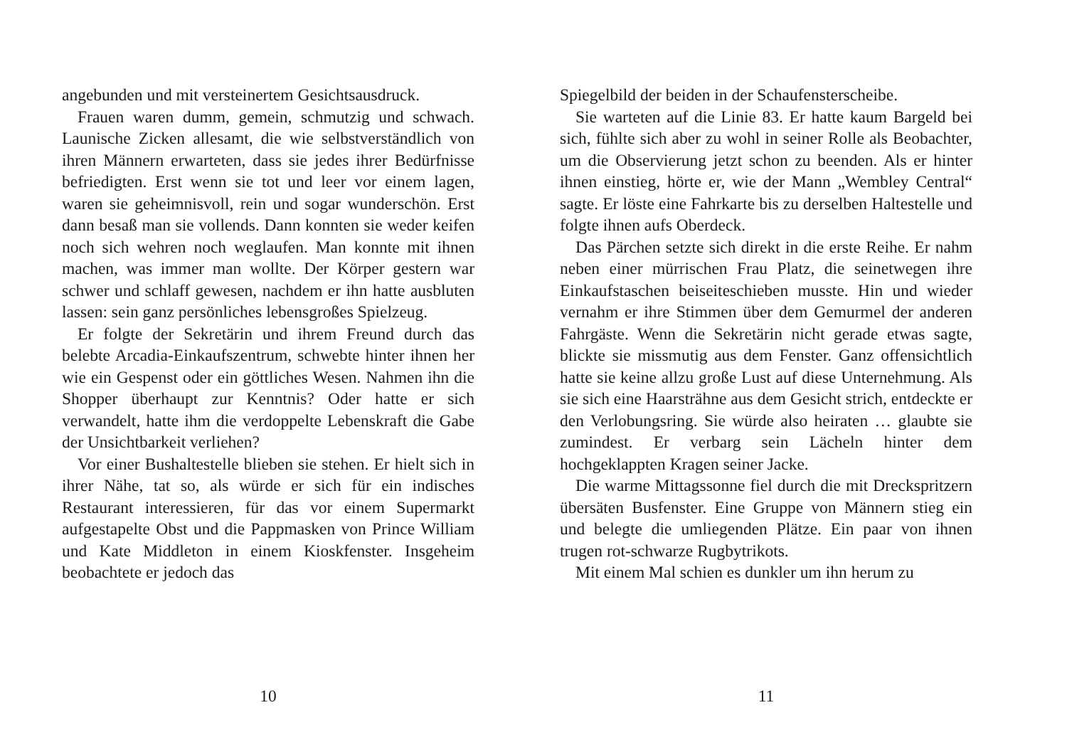angebunden und mit versteinertem Gesichtsausdruck.
Frauen waren dumm, gemein, schmutzig und schwach. Launische Zicken allesamt, die wie selbstverständlich von ihren Männern erwarteten, dass sie jedes ihrer Bedürfnisse befriedigten. Erst wenn sie tot und leer vor einem lagen, waren sie geheimnisvoll, rein und sogar wunderschön. Erst dann besaß man sie vollends. Dann konnten sie weder keifen noch sich wehren noch weglaufen. Man konnte mit ihnen machen, was immer man wollte. Der Körper gestern war schwer und schlaff gewesen, nachdem er ihn hatte ausbluten lassen: sein ganz persönliches lebensgroßes Spielzeug.
Er folgte der Sekretärin und ihrem Freund durch das belebte Arcadia-Einkaufszentrum, schwebte hinter ihnen her wie ein Gespenst oder ein göttliches Wesen. Nahmen ihn die Shopper überhaupt zur Kenntnis? Oder hatte er sich verwandelt, hatte ihm die verdoppelte Lebenskraft die Gabe der Unsichtbarkeit verliehen?
Vor einer Bushaltestelle blieben sie stehen. Er hielt sich in ihrer Nähe, tat so, als würde er sich für ein indisches Restaurant interessieren, für das vor einem Supermarkt aufgestapelte Obst und die Pappmasken von Prince William und Kate Middleton in einem Kioskfenster. Insgeheim beobachtete er jedoch das
10
Spiegelbild der beiden in der Schaufensterscheibe.
Sie warteten auf die Linie 83. Er hatte kaum Bargeld bei sich, fühlte sich aber zu wohl in seiner Rolle als Beobachter, um die Observierung jetzt schon zu beenden. Als er hinter ihnen einstieg, hörte er, wie der Mann „Wembley Central“ sagte. Er löste eine Fahrkarte bis zu derselben Haltestelle und folgte ihnen aufs Oberdeck.
Das Pärchen setzte sich direkt in die erste Reihe. Er nahm neben einer mürrischen Frau Platz, die seinetwegen ihre Einkaufstaschen beiseiteschieben musste. Hin und wieder vernahm er ihre Stimmen über dem Gemurmel der anderen Fahrgäste. Wenn die Sekretärin nicht gerade etwas sagte, blickte sie missmutig aus dem Fenster. Ganz offensichtlich hatte sie keine allzu große Lust auf diese Unternehmung. Als sie sich eine Haarsträhne aus dem Gesicht strich, entdeckte er den Verlobungsring. Sie würde also heiraten … glaubte sie zumindest. Er verbarg sein Lächeln hinter dem hochgeklappten Kragen seiner Jacke.
Die warme Mittagssonne fiel durch die mit Dreckspritzern übersäten Busfenster. Eine Gruppe von Männern stieg ein und belegte die umliegenden Plätze. Ein paar von ihnen trugen rot-schwarze Rugbytrikots.
Mit einem Mal schien es dunkler um ihn herum zu
11